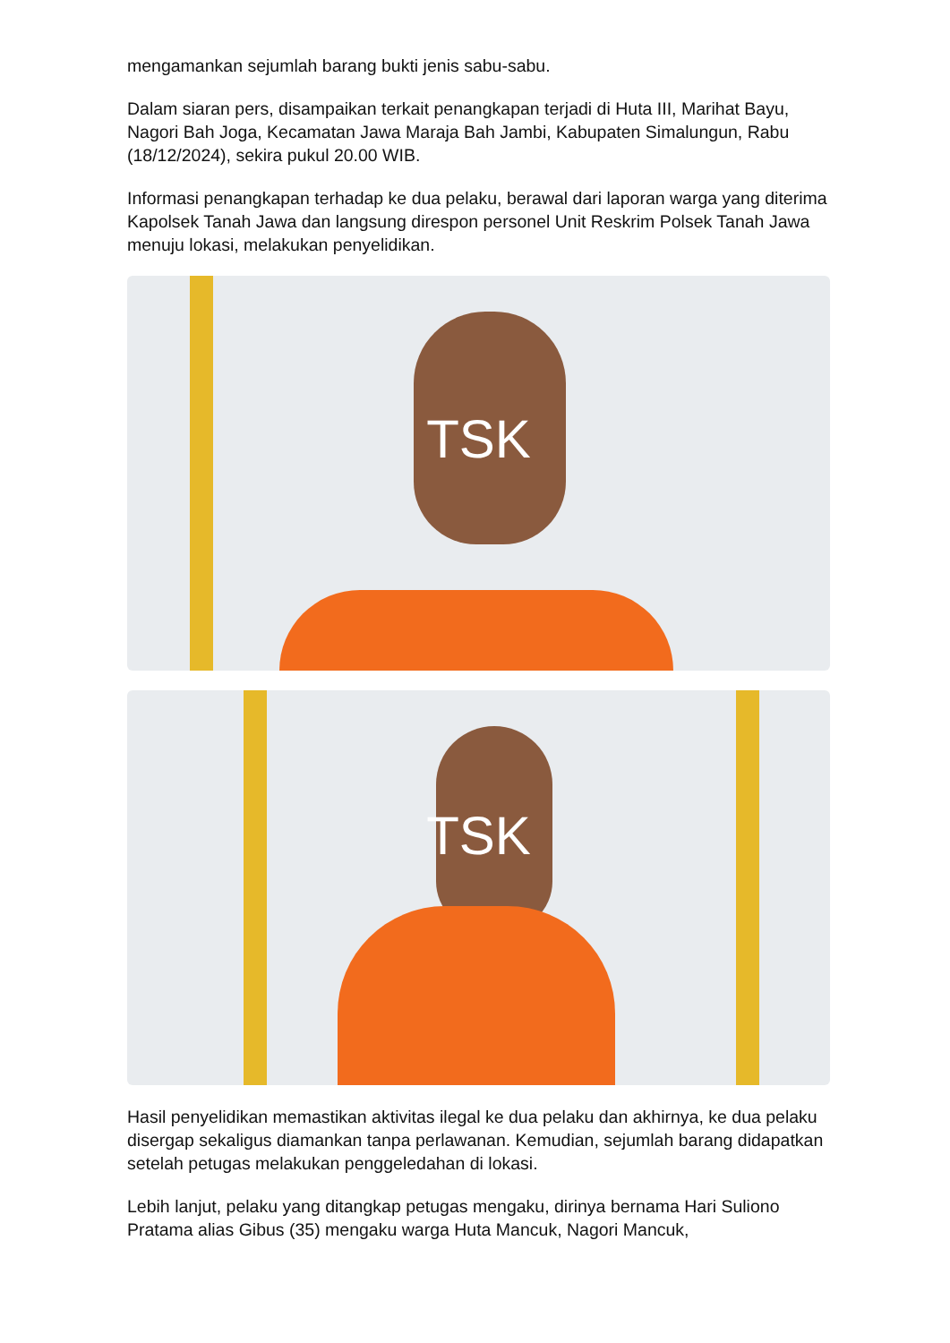mengamankan sejumlah barang bukti jenis sabu-sabu.
Dalam siaran pers, disampaikan terkait penangkapan terjadi di Huta III, Marihat Bayu, Nagori Bah Joga, Kecamatan Jawa Maraja Bah Jambi, Kabupaten Simalungun, Rabu (18/12/2024), sekira pukul 20.00 WIB.
Informasi penangkapan terhadap ke dua pelaku, berawal dari laporan warga yang diterima Kapolsek Tanah Jawa dan langsung direspon personel Unit Reskrim Polsek Tanah Jawa menuju lokasi, melakukan penyelidikan.
TSK
TSK
Hasil penyelidikan memastikan aktivitas ilegal ke dua pelaku dan akhirnya, ke dua pelaku disergap sekaligus diamankan tanpa perlawanan. Kemudian, sejumlah barang didapatkan setelah petugas melakukan penggeledahan di lokasi.
Lebih lanjut, pelaku yang ditangkap petugas mengaku, dirinya bernama Hari Suliono Pratama alias Gibus (35) mengaku warga Huta Mancuk, Nagori Mancuk,